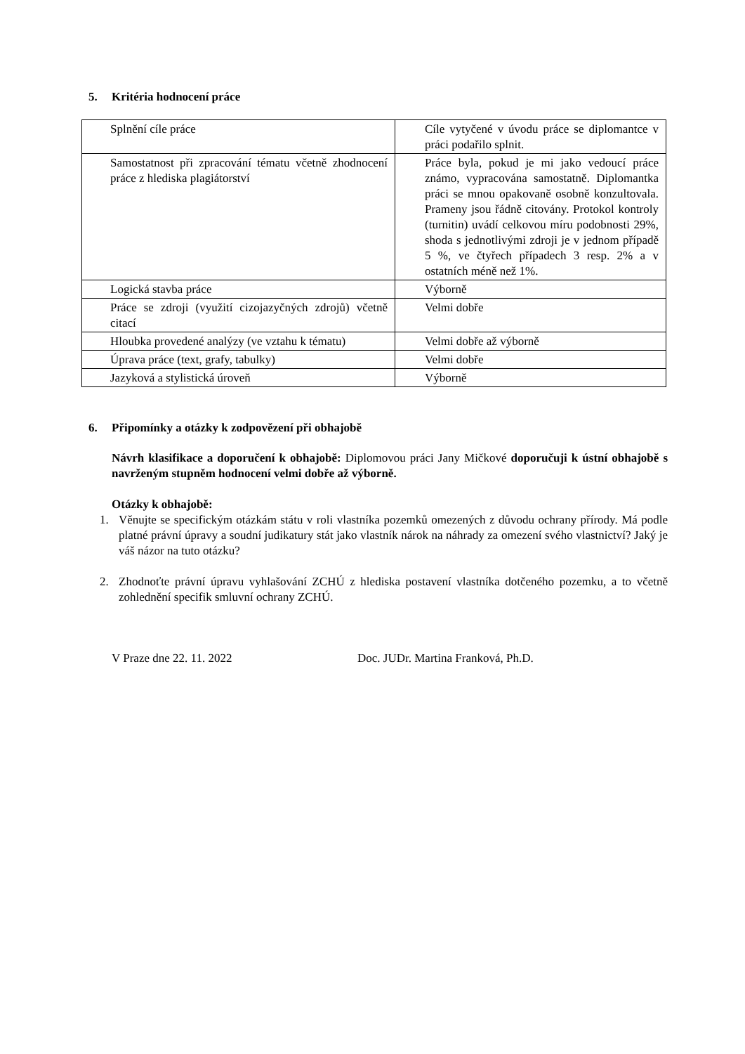5. Kritéria hodnocení práce
| Splnění cíle práce | Cíle vytyčené v úvodu práce se diplomantce v práci podařilo splnit. |
| Samostatnost při zpracování tématu včetně zhodnocení práce z hlediska plagiátorství | Práce byla, pokud je mi jako vedoucí práce známo, vypracována samostatně. Diplomantka práci se mnou opakovaně osobně konzultovala. Prameny jsou řádně citovány. Protokol kontroly (turnitin) uvádí celkovou míru podobnosti 29%, shoda s jednotlivými zdroji je v jednom případě 5 %, ve čtyřech případech 3 resp. 2% a v ostatních méně než 1%. |
| Logická stavba práce | Výborně |
| Práce se zdroji (využití cizojazyčných zdrojů) včetně citací | Velmi dobře |
| Hloubka provedené analýzy (ve vztahu k tématu) | Velmi dobře až výborně |
| Úprava práce (text, grafy, tabulky) | Velmi dobře |
| Jazyková a stylistická úroveň | Výborně |
6. Připomínky a otázky k zodpovězení při obhajobě
Návrh klasifikace a doporučení k obhajobě: Diplomovou práci Jany Mičkové doporučuji k ústní obhajobě s navrženým stupněm hodnocení velmi dobře až výborně.
Otázky k obhajobě:
1. Věnujte se specifickým otázkám státu v roli vlastníka pozemků omezených z důvodu ochrany přírody. Má podle platné právní úpravy a soudní judikatury stát jako vlastník nárok na náhrady za omezení svého vlastnictví? Jaký je váš názor na tuto otázku?
2. Zhodnoťte právní úpravu vyhlašování ZCHÚ z hlediska postavení vlastníka dotčeného pozemku, a to včetně zohlednění specifik smluvní ochrany ZCHÚ.
V Praze dne 22. 11. 2022 Doc. JUDr. Martina Franková, Ph.D.